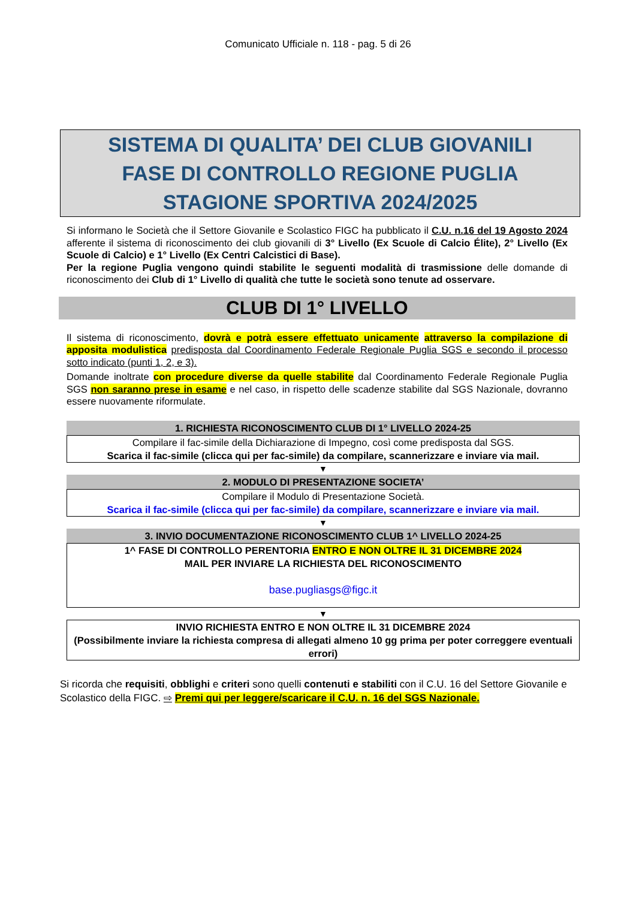Comunicato Ufficiale n. 118 - pag. 5 di 26
SISTEMA DI QUALITA’ DEI CLUB GIOVANILI
FASE DI CONTROLLO REGIONE PUGLIA
STAGIONE SPORTIVA 2024/2025
Si informano le Società che il Settore Giovanile e Scolastico FIGC ha pubblicato il C.U. n.16 del 19 Agosto 2024 afferente il sistema di riconoscimento dei club giovanili di 3° Livello (Ex Scuole di Calcio Élite), 2° Livello (Ex Scuole di Calcio) e 1° Livello (Ex Centri Calcistici di Base).
Per la regione Puglia vengono quindi stabilite le seguenti modalità di trasmissione delle domande di riconoscimento dei Club di 1° Livello di qualità che tutte le società sono tenute ad osservare.
CLUB DI 1° LIVELLO
Il sistema di riconoscimento, dovrà e potrà essere effettuato unicamente attraverso la compilazione di apposita modulistica predisposta dal Coordinamento Federale Regionale Puglia SGS e secondo il processo sotto indicato (punti 1, 2, e 3).
Domande inoltrate con procedure diverse da quelle stabilite dal Coordinamento Federale Regionale Puglia SGS non saranno prese in esame e nel caso, in rispetto delle scadenze stabilite dal SGS Nazionale, dovranno essere nuovamente riformulate.
1. RICHIESTA RICONOSCIMENTO CLUB DI 1° LIVELLO 2024-25
Compilare il fac-simile della Dichiarazione di Impegno, così come predisposta dal SGS.
Scarica il fac-simile (clicca qui per fac-simile) da compilare, scannerizzare e inviare via mail.
▼
2. MODULO DI PRESENTAZIONE SOCIETA’
Compilare il Modulo di Presentazione Società.
Scarica il fac-simile (clicca qui per fac-simile) da compilare, scannerizzare e inviare via mail.
▼
3. INVIO DOCUMENTAZIONE RICONOSCIMENTO CLUB 1^ LIVELLO 2024-25
1^ FASE DI CONTROLLO PERENTORIA ENTRO E NON OLTRE IL 31 DICEMBRE 2024
MAIL PER INVIARE LA RICHIESTA DEL RICONOSCIMENTO
base.pugliasgs@figc.it
▼
INVIO RICHIESTA ENTRO E NON OLTRE IL 31 DICEMBRE 2024
(Possibilmente inviare la richiesta compresa di allegati almeno 10 gg prima per poter correggere eventuali errori)
Si ricorda che requisiti, obblighi e criteri sono quelli contenuti e stabiliti con il C.U. 16 del Settore Giovanile e Scolastico della FIGC. ⇨ Premi qui per leggere/scaricare il C.U. n. 16 del SGS Nazionale.